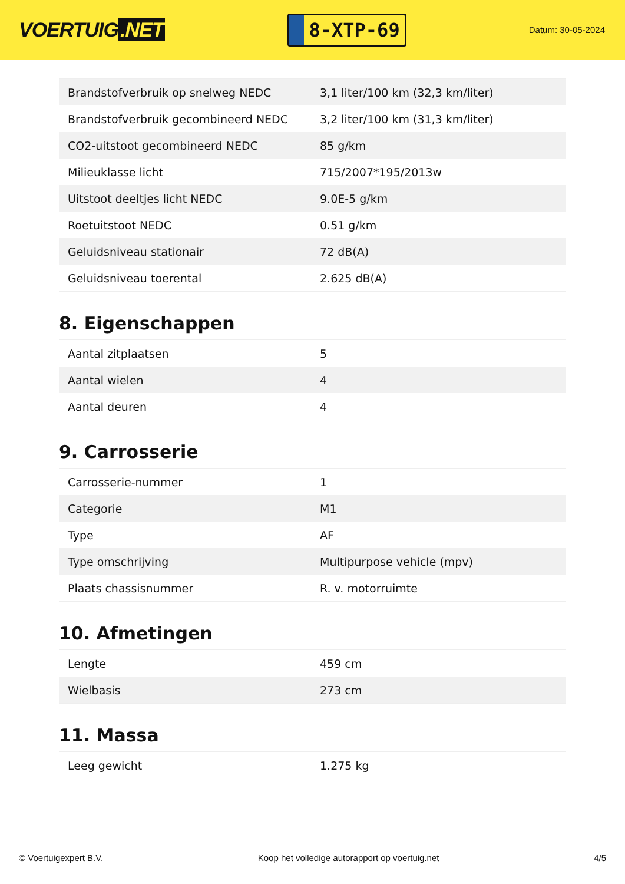VOERTUIG.NET
8-XTP-69
Datum: 30-05-2024
| Brandstofverbruik op snelweg NEDC | 3,1 liter/100 km (32,3 km/liter) |
| Brandstofverbruik gecombineerd NEDC | 3,2 liter/100 km (31,3 km/liter) |
| CO2-uitstoot gecombineerd NEDC | 85 g/km |
| Milieuklasse licht | 715/2007*195/2013w |
| Uitstoot deeltjes licht NEDC | 9.0E-5 g/km |
| Roetuitstoot NEDC | 0.51 g/km |
| Geluidsniveau stationair | 72 dB(A) |
| Geluidsniveau toerental | 2.625 dB(A) |
8. Eigenschappen
| Aantal zitplaatsen | 5 |
| Aantal wielen | 4 |
| Aantal deuren | 4 |
9. Carrosserie
| Carrosserie-nummer | 1 |
| Categorie | M1 |
| Type | AF |
| Type omschrijving | Multipurpose vehicle (mpv) |
| Plaats chassisnummer | R. v. motorruimte |
10. Afmetingen
| Lengte | 459 cm |
| Wielbasis | 273 cm |
11. Massa
| Leeg gewicht | 1.275 kg |
© Voertuigexpert B.V. Koop het volledige autorapport op voertuig.net 4/5